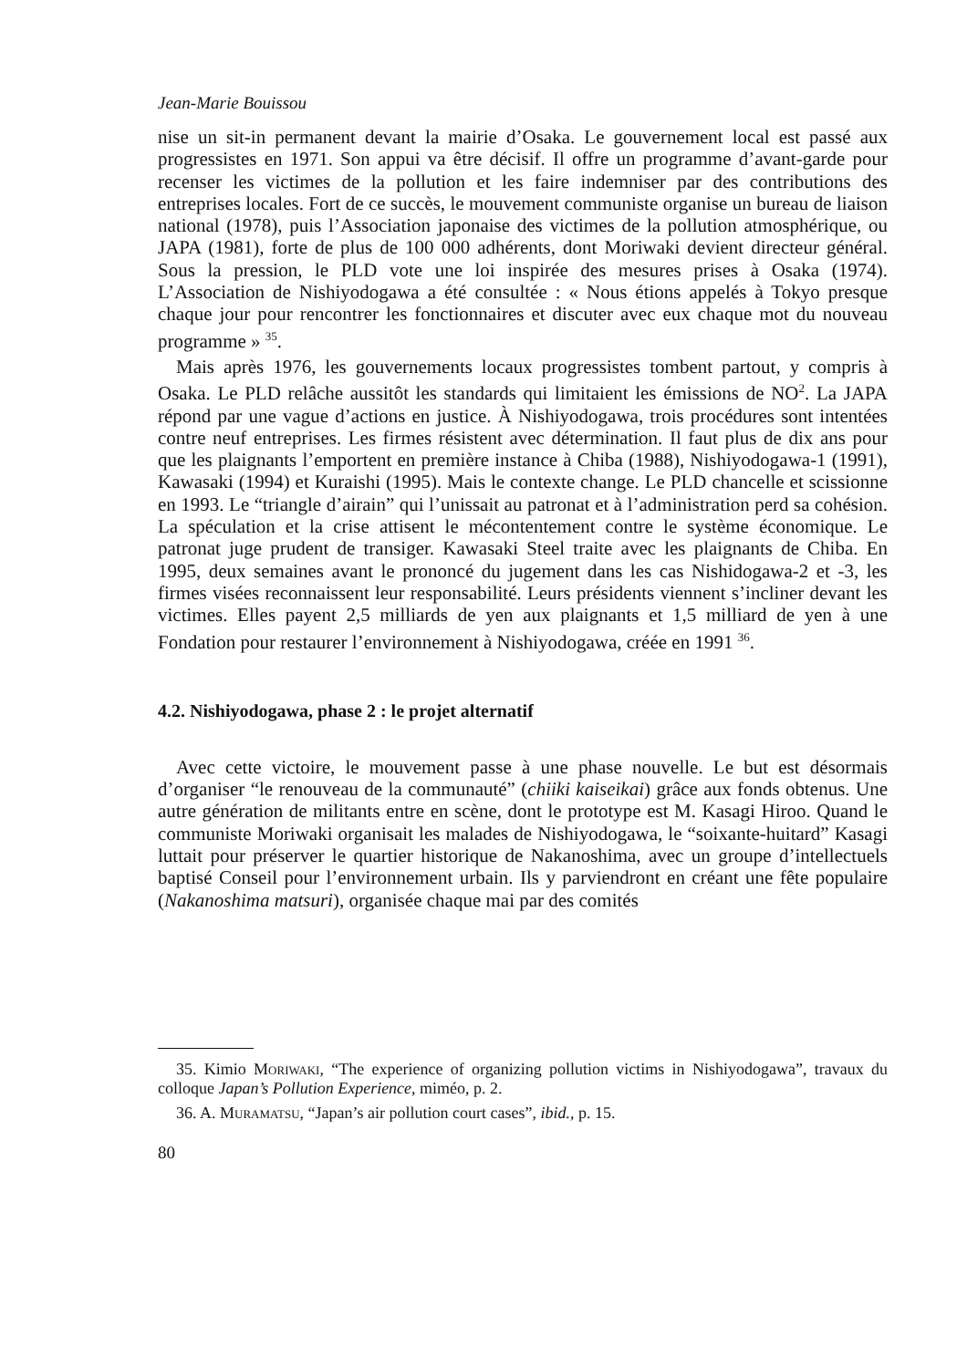Jean-Marie Bouissou
nise un sit-in permanent devant la mairie d’Osaka. Le gouvernement local est passé aux progressistes en 1971. Son appui va être décisif. Il offre un programme d’avant-garde pour recenser les victimes de la pollution et les faire indemniser par des contributions des entreprises locales. Fort de ce succès, le mouvement communiste organise un bureau de liaison national (1978), puis l’Association japonaise des victimes de la pollution atmosphérique, ou JAPA (1981), forte de plus de 100 000 adhérents, dont Moriwaki devient directeur général. Sous la pression, le PLD vote une loi inspirée des mesures prises à Osaka (1974). L’Association de Nishiyodogawa a été consultée : « Nous étions appelés à Tokyo presque chaque jour pour rencontrer les fonctionnaires et discuter avec eux chaque mot du nouveau programme » <sup>35</sup>.
Mais après 1976, les gouvernements locaux progressistes tombent partout, y compris à Osaka. Le PLD relâche aussitôt les standards qui limitaient les émissions de NO<sup>2</sup>. La JAPA répond par une vague d’actions en justice. À Nishiyodogawa, trois procédures sont intentées contre neuf entreprises. Les firmes résistent avec détermination. Il faut plus de dix ans pour que les plaignants l’emportent en première instance à Chiba (1988), Nishiyodogawa-1 (1991), Kawasaki (1994) et Kuraishi (1995). Mais le contexte change. Le PLD chancelle et scissionne en 1993. Le “triangle d’airain” qui l’unissait au patronat et à l’administration perd sa cohésion. La spéculation et la crise attisent le mécontentement contre le système économique. Le patronat juge prudent de transiger. Kawasaki Steel traite avec les plaignants de Chiba. En 1995, deux semaines avant le prononcé du jugement dans les cas Nishidogawa-2 et -3, les firmes visées reconnaissent leur responsabilité. Leurs présidents viennent s’incliner devant les victimes. Elles payent 2,5 milliards de yen aux plaignants et 1,5 milliard de yen à une Fondation pour restaurer l’environnement à Nishiyodogawa, créée en 1991 <sup>36</sup>.
4.2. Nishiyodogawa, phase 2 : le projet alternatif
Avec cette victoire, le mouvement passe à une phase nouvelle. Le but est désormais d’organiser “le renouveau de la communauté” (chiiki kaiseikai) grâce aux fonds obtenus. Une autre génération de militants entre en scène, dont le prototype est M. Kasagi Hiroo. Quand le communiste Moriwaki organisait les malades de Nishiyodogawa, le “soixante-huitard” Kasagi luttait pour préserver le quartier historique de Nakanoshima, avec un groupe d’intellectuels baptisé Conseil pour l’environnement urbain. Ils y parviendront en créant une fête populaire (Nakanoshima matsuri), organisée chaque mai par des comités
35. Kimio Moriwaki, “The experience of organizing pollution victims in Nishiyodogawa”, travaux du colloque Japan’s Pollution Experience, miméo, p. 2.
36. A. Muramatsu, “Japan’s air pollution court cases”, ibid., p. 15.
80